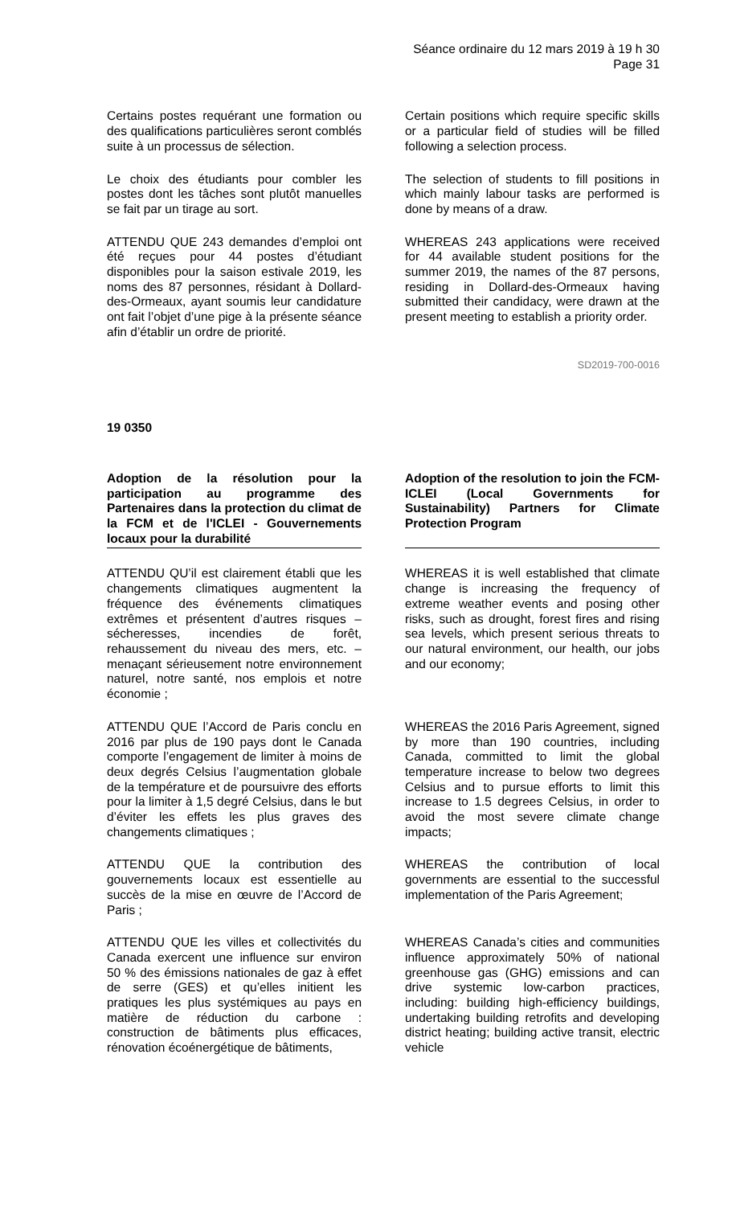Séance ordinaire du 12 mars 2019 à 19 h 30
Page 31
Certains postes requérant une formation ou des qualifications particulières seront comblés suite à un processus de sélection.
Certain positions which require specific skills or a particular field of studies will be filled following a selection process.
Le choix des étudiants pour combler les postes dont les tâches sont plutôt manuelles se fait par un tirage au sort.
The selection of students to fill positions in which mainly labour tasks are performed is done by means of a draw.
ATTENDU QUE 243 demandes d’emploi ont été reçues pour 44 postes d’étudiant disponibles pour la saison estivale 2019, les noms des 87 personnes, résidant à Dollard-des-Ormeaux, ayant soumis leur candidature ont fait l’objet d’une pige à la présente séance afin d’établir un ordre de priorité.
WHEREAS 243 applications were received for 44 available student positions for the summer 2019, the names of the 87 persons, residing in Dollard-des-Ormeaux having submitted their candidacy, were drawn at the present meeting to establish a priority order.
SD2019-700-0016
19 0350
Adoption de la résolution pour la participation au programme des Partenaires dans la protection du climat de la FCM et de l'ICLEI - Gouvernements locaux pour la durabilité
Adoption of the resolution to join the FCM-ICLEI (Local Governments for Sustainability) Partners for Climate Protection Program
ATTENDU QU’il est clairement établi que les changements climatiques augmentent la fréquence des événements climatiques extrêmes et présentent d’autres risques – sécheresses, incendies de forêt, rehaussement du niveau des mers, etc. – menaçant sérieusement notre environnement naturel, notre santé, nos emplois et notre économie ;
WHEREAS it is well established that climate change is increasing the frequency of extreme weather events and posing other risks, such as drought, forest fires and rising sea levels, which present serious threats to our natural environment, our health, our jobs and our economy;
ATTENDU QUE l’Accord de Paris conclu en 2016 par plus de 190 pays dont le Canada comporte l’engagement de limiter à moins de deux degrés Celsius l’augmentation globale de la température et de poursuivre des efforts pour la limiter à 1,5 degré Celsius, dans le but d’éviter les effets les plus graves des changements climatiques ;
WHEREAS the 2016 Paris Agreement, signed by more than 190 countries, including Canada, committed to limit the global temperature increase to below two degrees Celsius and to pursue efforts to limit this increase to 1.5 degrees Celsius, in order to avoid the most severe climate change impacts;
ATTENDU QUE la contribution des gouvernements locaux est essentielle au succès de la mise en œuvre de l’Accord de Paris ;
WHEREAS the contribution of local governments are essential to the successful implementation of the Paris Agreement;
ATTENDU QUE les villes et collectivités du Canada exercent une influence sur environ 50 % des émissions nationales de gaz à effet de serre (GES) et qu’elles initient les pratiques les plus systémiques au pays en matière de réduction du carbone : construction de bâtiments plus efficaces, rénovation écoénergétique de bâtiments,
WHEREAS Canada’s cities and communities influence approximately 50% of national greenhouse gas (GHG) emissions and can drive systemic low-carbon practices, including: building high-efficiency buildings, undertaking building retrofits and developing district heating; building active transit, electric vehicle